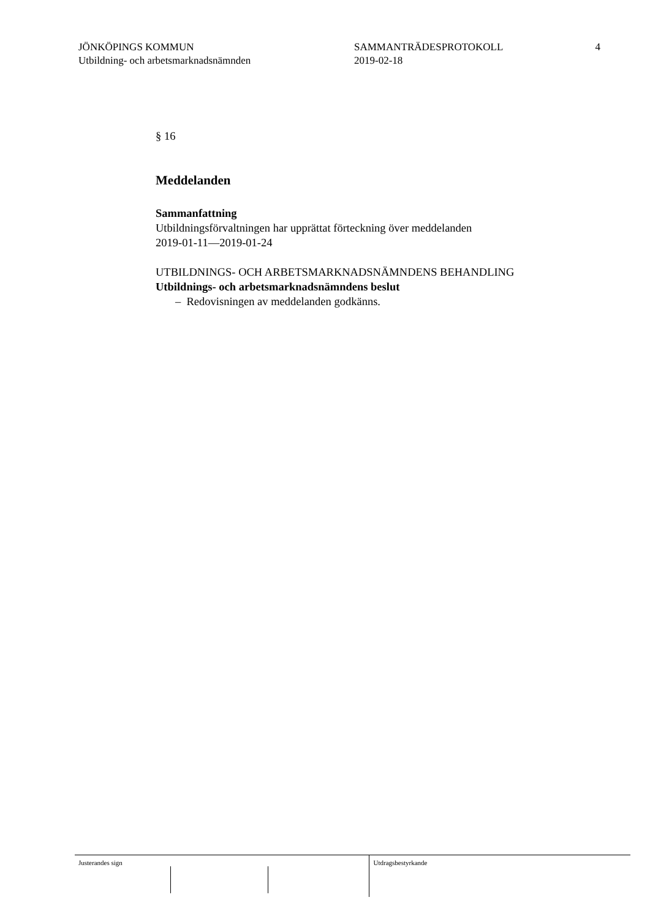JÖNKÖPINGS KOMMUN
Utbildning- och arbetsmarknadsnämnden
SAMMANTRÄDESPROTOKOLL
2019-02-18
4
§ 16
Meddelanden
Sammanfattning
Utbildningsförvaltningen har upprättat förteckning över meddelanden
2019-01-11—2019-01-24
UTBILDNINGS- OCH ARBETSMARKNADSNÄMNDENS BEHANDLING
Utbildnings- och arbetsmarknadsnämndens beslut
– Redovisningen av meddelanden godkänns.
Justerandes sign Utdragsbestyrkande